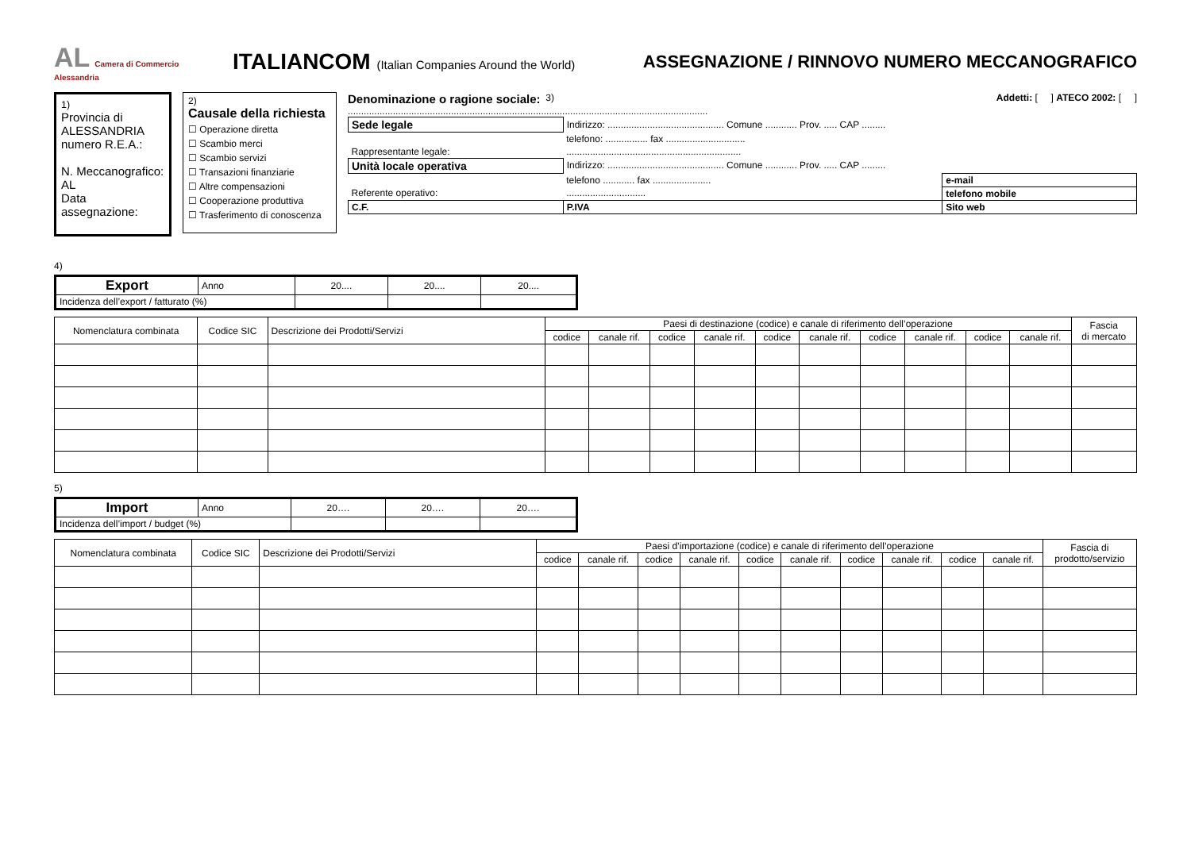AL Camera di Commercio Alessandria
ITALIANCOM (Italian Companies Around the World)
ASSEGNAZIONE / RINNOVO NUMERO MECCANOGRAFICO
1)
Provincia di ALESSANDRIA numero R.E.A.:
N. Meccanografico:
AL
Data assegnazione:
2)
Causale della richiesta
☐ Operazione diretta
☐ Scambio merci
☐ Scambio servizi
☐ Transazioni finanziarie
☐ Altre compensazioni
☐ Cooperazione produttiva
☐ Trasferimento di conoscenza
Denominazione o ragione sociale: 3) Addetti: [ ] ATECO 2002: [ ]
........................................................................................................................................
| Sede legale | Indirizzo: ............................................ Comune ............ Prov. ..... CAP ......... | |
| | telefono: ................ fax .............................. | |
| Rappresentante legale: | .................................................................. | |
| Unità locale operativa | Indirizzo: ............................................ Comune ............ Prov. ..... CAP ......... | |
| | telefono ............ fax ...................... | e-mail |
| Referente operativo: | .............................. | telefono mobile |
| C.F. | P.IVA | Sito web |
4)
| Export | Anno | 20.... | 20.... | 20.... |
| Incidenza dell’export / fatturato (%) | | | | |
| Nomenclatura combinata | Codice SIC | Descrizione dei Prodotti/Servizi | Paesi di destinazione (codice) e canale di riferimento dell’operazione | | | | | | | | | | Fascia di mercato |
| --- | --- | --- | --- | --- | --- | --- | --- | --- | --- | --- | --- | --- | --- |
| | | | codice | canale rif. | codice | canale rif. | codice | canale rif. | codice | canale rif. | codice | canale rif. | |
5)
| Import | Anno | 20…. | 20…. | 20…. |
| Incidenza dell’import / budget (%) | | | | |
| Nomenclatura combinata | Codice SIC | Descrizione dei Prodotti/Servizi | Paesi d’importazione (codice) e canale di riferimento dell’operazione | | | | | | | | | | Fascia di prodotto/servizio |
| --- | --- | --- | --- | --- | --- | --- | --- | --- | --- | --- | --- | --- | --- |
| | | | codice | canale rif. | codice | canale rif. | codice | canale rif. | codice | canale rif. | codice | canale rif. | |